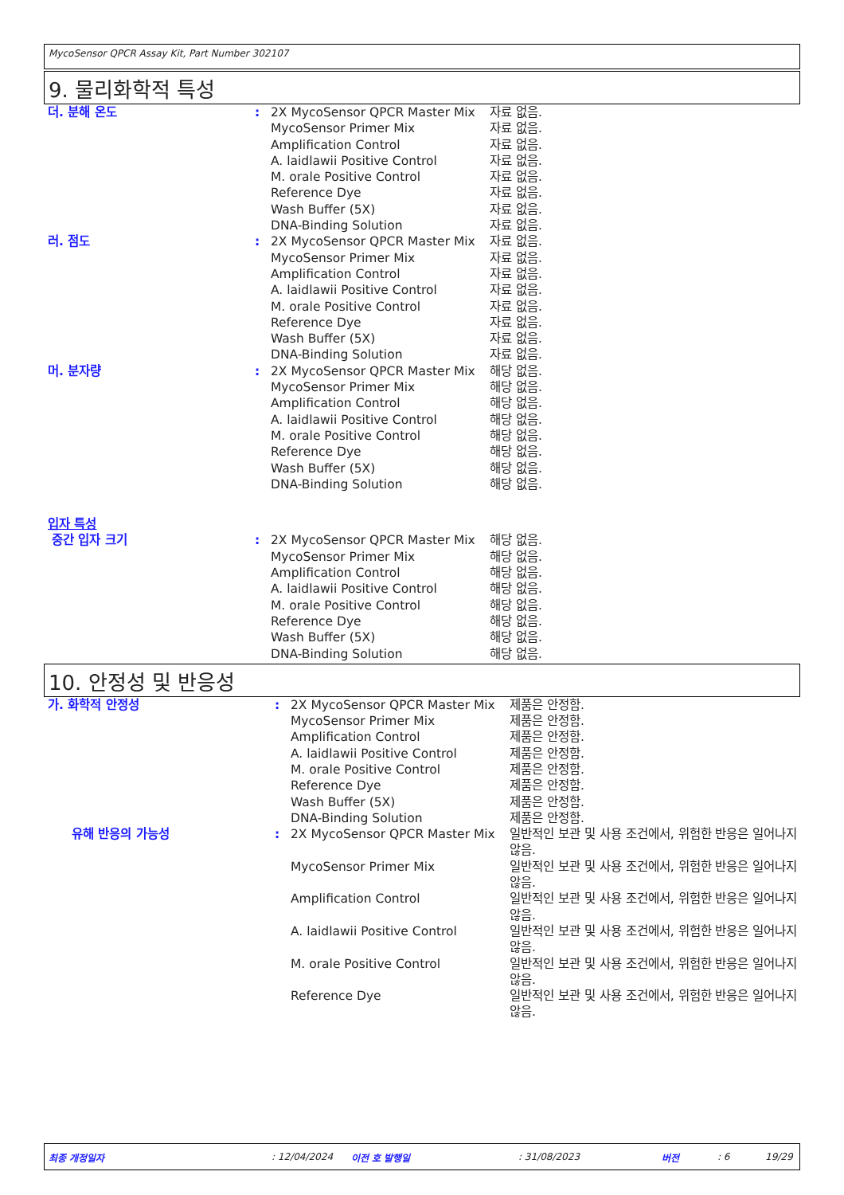MycoSensor QPCR Assay Kit, Part Number 302107
9. 물리화학적 특성
| 더. 분해 온도 | : | 2X MycoSensor QPCR Master Mix | 자료 없음. |
| | | MycoSensor Primer Mix | 자료 없음. |
| | | Amplification Control | 자료 없음. |
| | | A. laidlawii Positive Control | 자료 없음. |
| | | M. orale Positive Control | 자료 없음. |
| | | Reference Dye | 자료 없음. |
| | | Wash Buffer (5X) | 자료 없음. |
| | | DNA-Binding Solution | 자료 없음. |
| 러. 점도 | : | 2X MycoSensor QPCR Master Mix | 자료 없음. |
| | | MycoSensor Primer Mix | 자료 없음. |
| | | Amplification Control | 자료 없음. |
| | | A. laidlawii Positive Control | 자료 없음. |
| | | M. orale Positive Control | 자료 없음. |
| | | Reference Dye | 자료 없음. |
| | | Wash Buffer (5X) | 자료 없음. |
| | | DNA-Binding Solution | 자료 없음. |
| 머. 분자량 | : | 2X MycoSensor QPCR Master Mix | 해당 없음. |
| | | MycoSensor Primer Mix | 해당 없음. |
| | | Amplification Control | 해당 없음. |
| | | A. laidlawii Positive Control | 해당 없음. |
| | | M. orale Positive Control | 해당 없음. |
| | | Reference Dye | 해당 없음. |
| | | Wash Buffer (5X) | 해당 없음. |
| | | DNA-Binding Solution | 해당 없음. |
| 입자 특성 | | | |
| 중간 입자 크기 | : | 2X MycoSensor QPCR Master Mix | 해당 없음. |
| | | MycoSensor Primer Mix | 해당 없음. |
| | | Amplification Control | 해당 없음. |
| | | A. laidlawii Positive Control | 해당 없음. |
| | | M. orale Positive Control | 해당 없음. |
| | | Reference Dye | 해당 없음. |
| | | Wash Buffer (5X) | 해당 없음. |
| | | DNA-Binding Solution | 해당 없음. |
10. 안정성 및 반응성
| 가. 화학적 안정성 | : | 2X MycoSensor QPCR Master Mix | 제품은 안정함. |
| | | MycoSensor Primer Mix | 제품은 안정함. |
| | | Amplification Control | 제품은 안정함. |
| | | A. laidlawii Positive Control | 제품은 안정함. |
| | | M. orale Positive Control | 제품은 안정함. |
| | | Reference Dye | 제품은 안정함. |
| | | Wash Buffer (5X) | 제품은 안정함. |
| | | DNA-Binding Solution | 제품은 안정함. |
| 유해 반응의 가능성 | : | 2X MycoSensor QPCR Master Mix | 일반적인 보관 및 사용 조건에서, 위험한 반응은 일어나지 않음. |
| | | MycoSensor Primer Mix | 일반적인 보관 및 사용 조건에서, 위험한 반응은 일어나지 않음. |
| | | Amplification Control | 일반적인 보관 및 사용 조건에서, 위험한 반응은 일어나지 않음. |
| | | A. laidlawii Positive Control | 일반적인 보관 및 사용 조건에서, 위험한 반응은 일어나지 않음. |
| | | M. orale Positive Control | 일반적인 보관 및 사용 조건에서, 위험한 반응은 일어나지 않음. |
| | | Reference Dye | 일반적인 보관 및 사용 조건에서, 위험한 반응은 일어나지 않음. |
최종 개정일자: 12/04/2024 이전 호 발행일: 31/08/2023 버전: 6 19/29